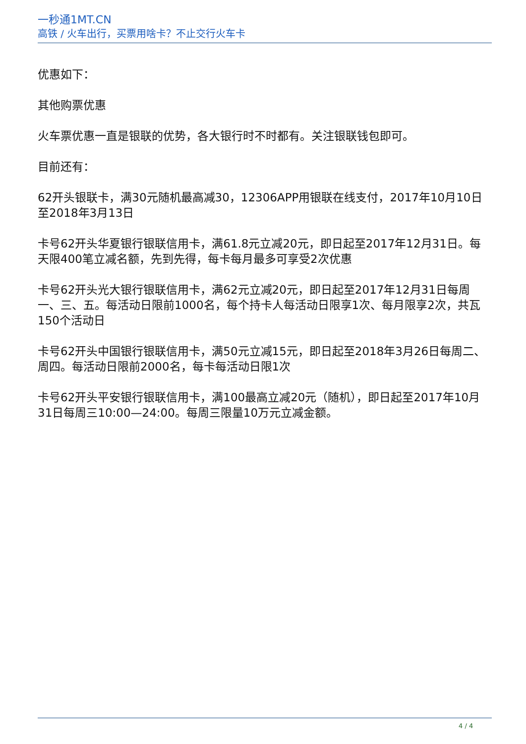一秒通1MT.CN
高铁 / 火车出行，买票用啥卡？不止交行火车卡
优惠如下：
其他购票优惠
火车票优惠一直是银联的优势，各大银行时不时都有。关注银联钱包即可。
目前还有：
62开头银联卡，满30元随机最高减30，12306APP用银联在线支付，2017年10月10日至2018年3月13日
卡号62开头华夏银行银联信用卡，满61.8元立减20元，即日起至2017年12月31日。每天限400笔立减名额，先到先得，每卡每月最多可享受2次优惠
卡号62开头光大银行银联信用卡，满62元立减20元，即日起至2017年12月31日每周一、三、五。每活动日限前1000名，每个持卡人每活动日限享1次、每月限享2次，共瓦150个活动日
卡号62开头中国银行银联信用卡，满50元立减15元，即日起至2018年3月26日每周二、周四。每活动日限前2000名，每卡每活动日限1次
卡号62开头平安银行银联信用卡，满100最高立减20元（随机），即日起至2017年10月31日每周三10:00—24:00。每周三限量10万元立减金额。
4 / 4